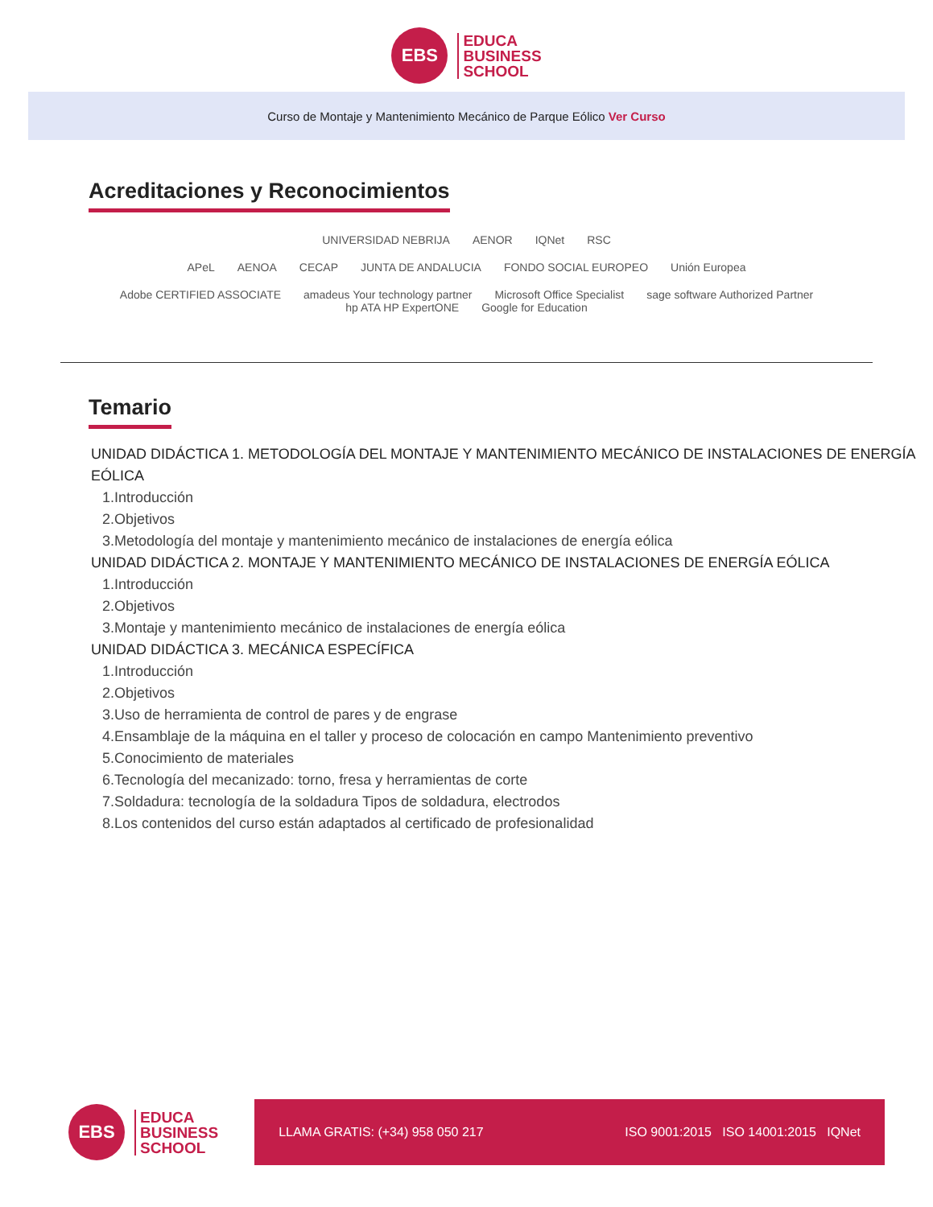EBS
EDUCA
BUSINESS
SCHOOL
Curso de Montaje y Mantenimiento Mecánico de Parque Eólico Ver Curso
Acreditaciones y Reconocimientos
UNIVERSIDAD NEBRIJA AENOR IQNet RSC
APeL AENOA CECAP JUNTA DE ANDALUCIA FONDO SOCIAL EUROPEO Unión Europea
Adobe CERTIFIED ASSOCIATE amadeus Your technology partner Microsoft Office Specialist sage software Authorized Partner hp ATA HP ExpertONE Google for Education
Temario
UNIDAD DIDÁCTICA 1. METODOLOGÍA DEL MONTAJE Y MANTENIMIENTO MECÁNICO DE INSTALACIONES DE ENERGÍA EÓLICA
1.Introducción
2.Objetivos
3.Metodología del montaje y mantenimiento mecánico de instalaciones de energía eólica
UNIDAD DIDÁCTICA 2. MONTAJE Y MANTENIMIENTO MECÁNICO DE INSTALACIONES DE ENERGÍA EÓLICA
1.Introducción
2.Objetivos
3.Montaje y mantenimiento mecánico de instalaciones de energía eólica
UNIDAD DIDÁCTICA 3. MECÁNICA ESPECÍFICA
1.Introducción
2.Objetivos
3.Uso de herramienta de control de pares y de engrase
4.Ensamblaje de la máquina en el taller y proceso de colocación en campo Mantenimiento preventivo
5.Conocimiento de materiales
6.Tecnología del mecanizado: torno, fresa y herramientas de corte
7.Soldadura: tecnología de la soldadura Tipos de soldadura, electrodos
8.Los contenidos del curso están adaptados al certificado de profesionalidad
EBS
EDUCA
BUSINESS
SCHOOL
LLAMA GRATIS: (+34) 958 050 217 ISO 9001:2015 ISO 14001:2015 IQNet